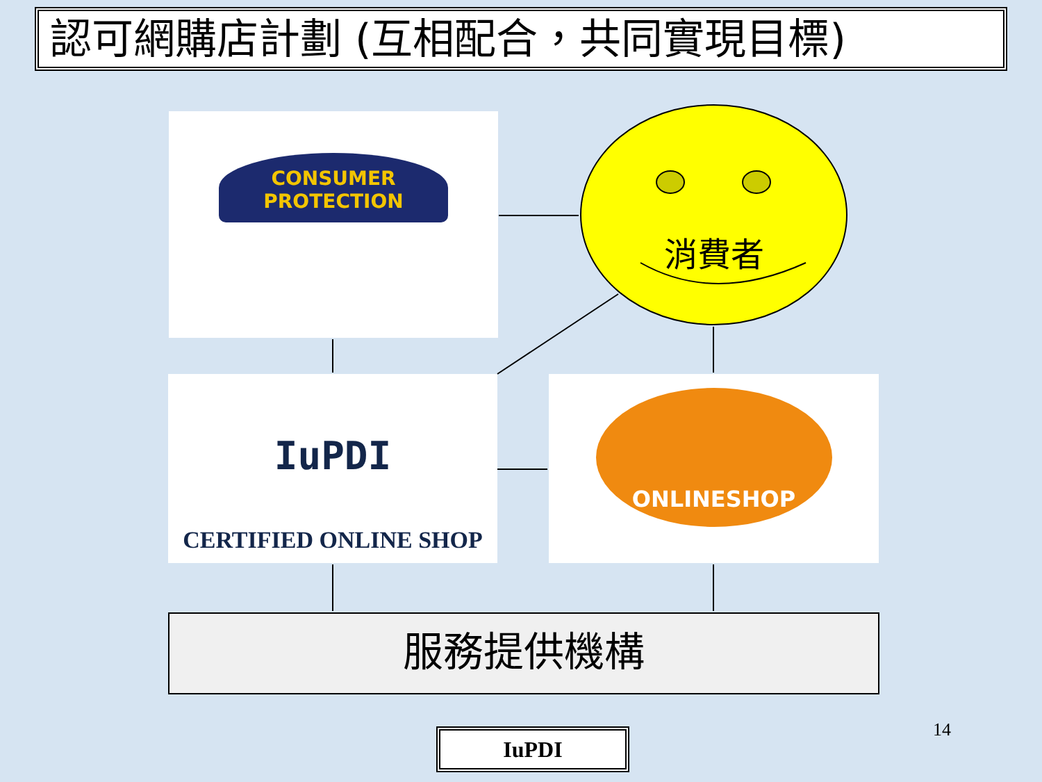認可網購店計劃 (互相配合，共同實現目標)
CONSUMER PROTECTION
消費者
IuPDI
CERTIFIED ONLINE SHOP
ONLINESHOP
服務提供機構
IuPDI 14